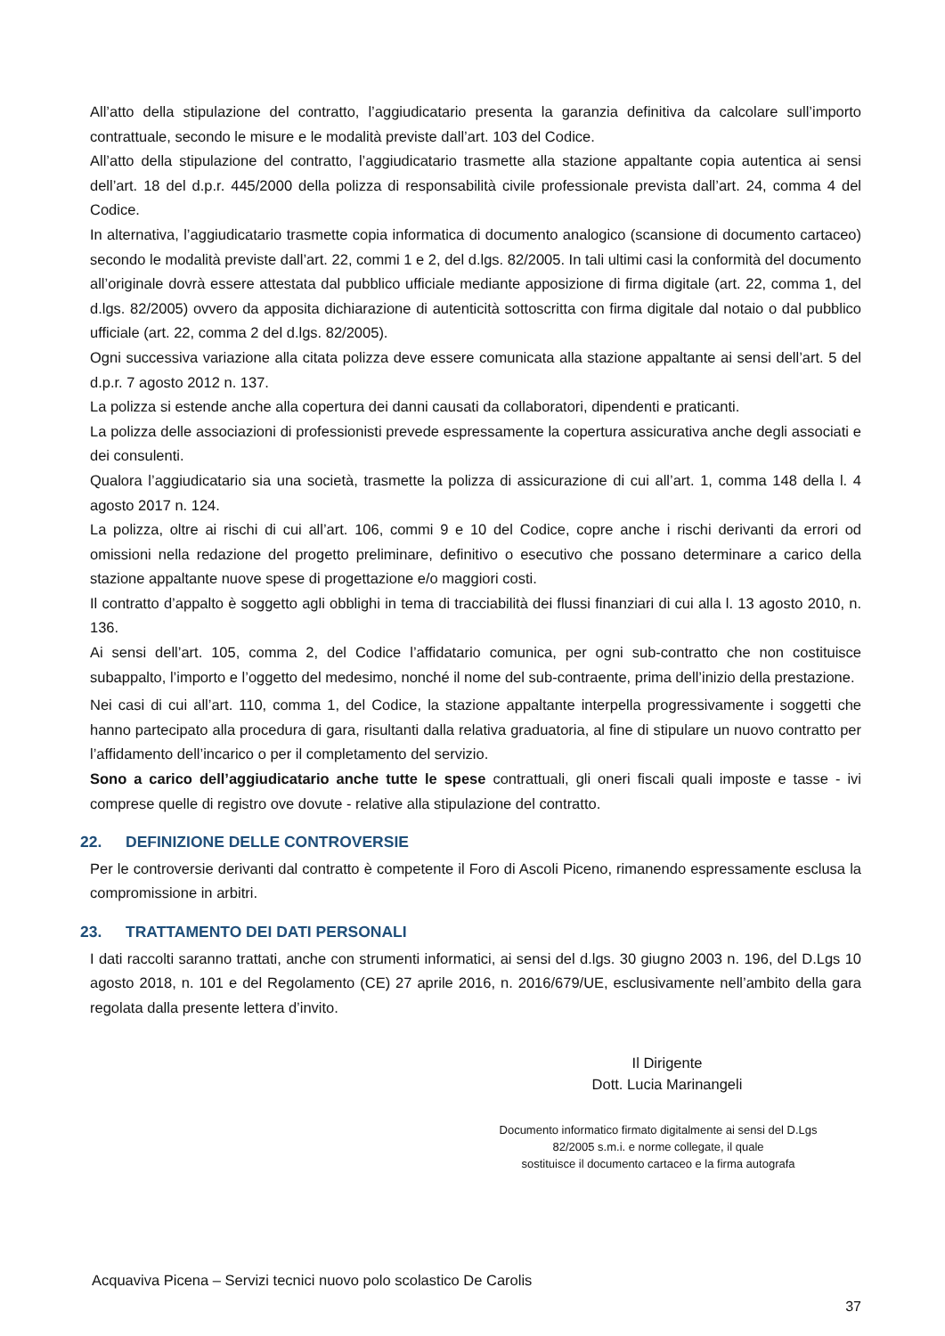All’atto della stipulazione del contratto, l’aggiudicatario presenta la garanzia definitiva da calcolare sull’importo contrattuale, secondo le misure e le modalità previste dall’art. 103 del Codice.
All’atto della stipulazione del contratto, l’aggiudicatario trasmette alla stazione appaltante copia autentica ai sensi dell’art. 18 del d.p.r. 445/2000 della polizza di responsabilità civile professionale prevista dall’art. 24, comma 4 del Codice.
In alternativa, l’aggiudicatario trasmette copia informatica di documento analogico (scansione di documento cartaceo) secondo le modalità previste dall’art. 22, commi 1 e 2, del d.lgs. 82/2005. In tali ultimi casi la conformità del documento all’originale dovrà essere attestata dal pubblico ufficiale mediante apposizione di firma digitale (art. 22, comma 1, del d.lgs. 82/2005) ovvero da apposita dichiarazione di autenticità sottoscritta con firma digitale dal notaio o dal pubblico ufficiale (art. 22, comma 2 del d.lgs. 82/2005).
Ogni successiva variazione alla citata polizza deve essere comunicata alla stazione appaltante ai sensi dell’art. 5 del d.p.r. 7 agosto 2012 n. 137.
La polizza si estende anche alla copertura dei danni causati da collaboratori, dipendenti e praticanti.
La polizza delle associazioni di professionisti prevede espressamente la copertura assicurativa anche degli associati e dei consulenti.
Qualora l’aggiudicatario sia una società, trasmette la polizza di assicurazione di cui all’art. 1, comma 148 della l. 4 agosto 2017 n. 124.
La polizza, oltre ai rischi di cui all’art. 106, commi 9 e 10 del Codice, copre anche i rischi derivanti da errori od omissioni nella redazione del progetto preliminare, definitivo o esecutivo che possano determinare a carico della stazione appaltante nuove spese di progettazione e/o maggiori costi.
Il contratto d’appalto è soggetto agli obblighi in tema di tracciabilità dei flussi finanziari di cui alla l. 13 agosto 2010, n. 136.
Ai sensi dell’art. 105, comma 2, del Codice l’affidatario comunica, per ogni sub-contratto che non costituisce subappalto, l’importo e l’oggetto del medesimo, nonché il nome del sub-contraente, prima dell’inizio della prestazione.
Nei casi di cui all’art. 110, comma 1, del Codice, la stazione appaltante interpella progressivamente i soggetti che hanno partecipato alla procedura di gara, risultanti dalla relativa graduatoria, al fine di stipulare un nuovo contratto per l’affidamento dell’incarico o per il completamento del servizio.
Sono a carico dell’aggiudicatario anche tutte le spese contrattuali, gli oneri fiscali quali imposte e tasse - ivi comprese quelle di registro ove dovute - relative alla stipulazione del contratto.
22. DEFINIZIONE DELLE CONTROVERSIE
Per le controversie derivanti dal contratto è competente il Foro di Ascoli Piceno, rimanendo espressamente esclusa la compromissione in arbitri.
23. TRATTAMENTO DEI DATI PERSONALI
I dati raccolti saranno trattati, anche con strumenti informatici, ai sensi del d.lgs. 30 giugno 2003 n. 196, del D.Lgs 10 agosto 2018, n. 101 e del Regolamento (CE) 27 aprile 2016, n. 2016/679/UE, esclusivamente nell’ambito della gara regolata dalla presente lettera d’invito.
Il Dirigente
Dott. Lucia Marinangeli
Documento informatico firmato digitalmente ai sensi del D.Lgs
82/2005 s.m.i. e norme collegate, il quale
sostituisce il documento cartaceo e la firma autografa
Acquaviva Picena – Servizi tecnici nuovo polo scolastico De Carolis
37